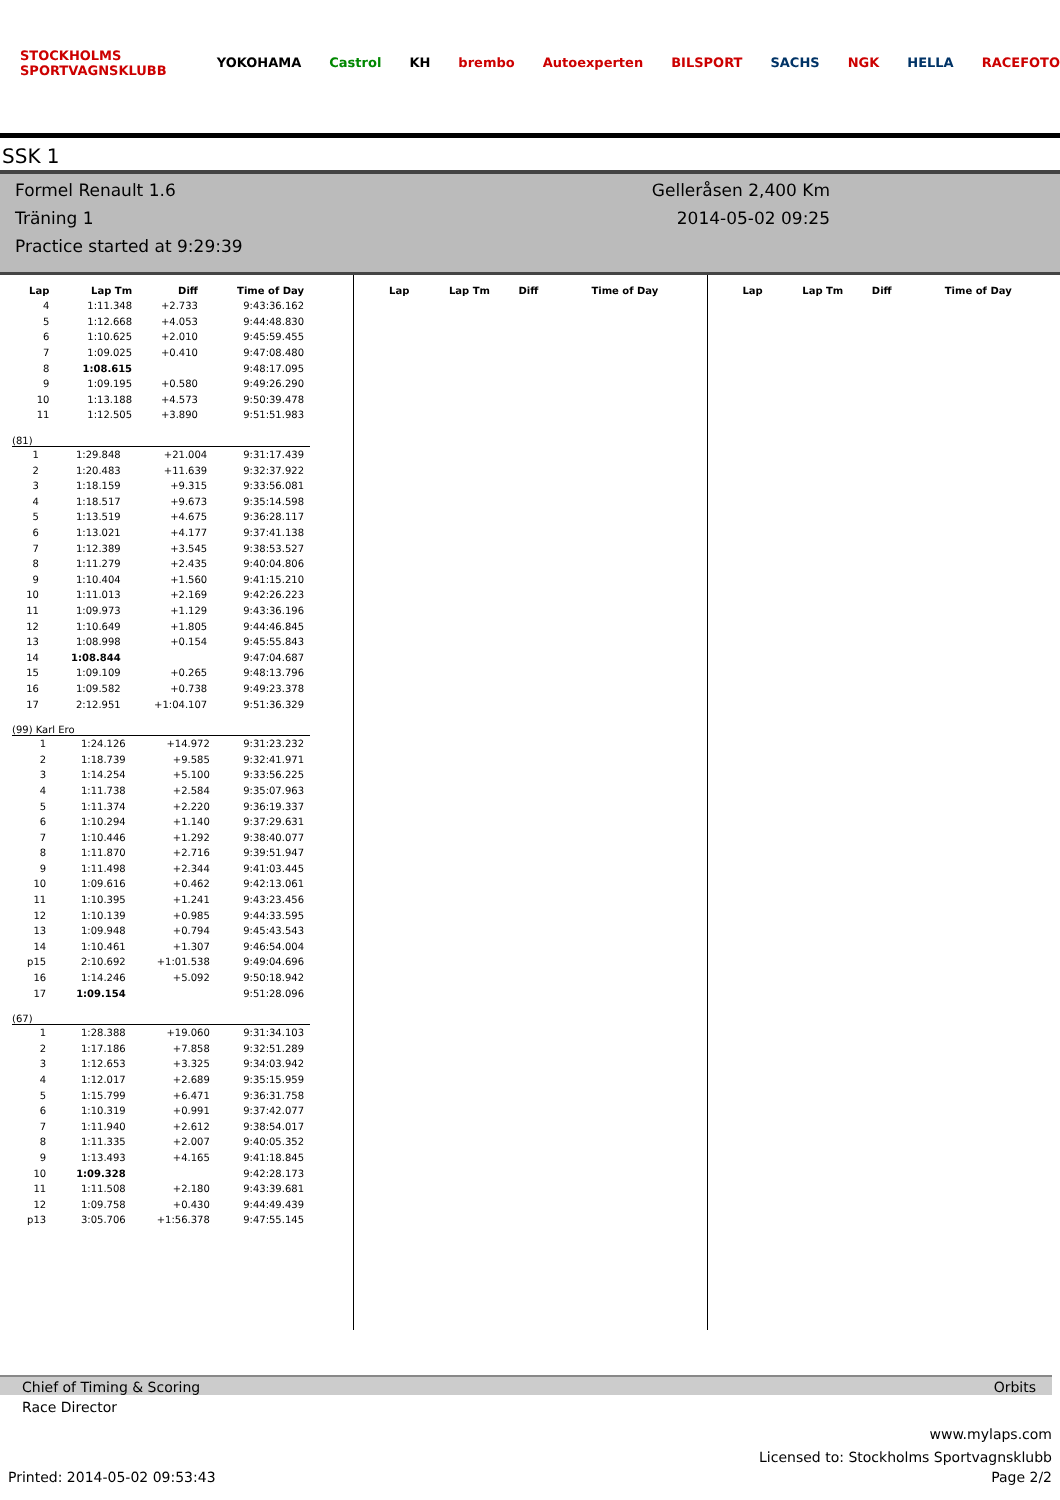STOCKHOLMS SPORTVAGNSKLUBB YOKOHAMA Castrol KH brembo Autoexperten BILSPORT SACHS NGK HELLA RACEFOTO
SSK 1
Formel Renault 1.6
Träning 1
Practice started at 9:29:39
Gelleråsen 2,400 Km
2014-05-02 09:25
| Lap | Lap Tm | Diff | Time of Day |
| --- | --- | --- | --- |
| 4 | 1:11.348 | +2.733 | 9:43:36.162 |
| 5 | 1:12.668 | +4.053 | 9:44:48.830 |
| 6 | 1:10.625 | +2.010 | 9:45:59.455 |
| 7 | 1:09.025 | +0.410 | 9:47:08.480 |
| 8 | 1:08.615 | | 9:48:17.095 |
| 9 | 1:09.195 | +0.580 | 9:49:26.290 |
| 10 | 1:13.188 | +4.573 | 9:50:39.478 |
| 11 | 1:12.505 | +3.890 | 9:51:51.983 |
(81)
| 1 | 1:29.848 | +21.004 | 9:31:17.439 |
| 2 | 1:20.483 | +11.639 | 9:32:37.922 |
| 3 | 1:18.159 | +9.315 | 9:33:56.081 |
| 4 | 1:18.517 | +9.673 | 9:35:14.598 |
| 5 | 1:13.519 | +4.675 | 9:36:28.117 |
| 6 | 1:13.021 | +4.177 | 9:37:41.138 |
| 7 | 1:12.389 | +3.545 | 9:38:53.527 |
| 8 | 1:11.279 | +2.435 | 9:40:04.806 |
| 9 | 1:10.404 | +1.560 | 9:41:15.210 |
| 10 | 1:11.013 | +2.169 | 9:42:26.223 |
| 11 | 1:09.973 | +1.129 | 9:43:36.196 |
| 12 | 1:10.649 | +1.805 | 9:44:46.845 |
| 13 | 1:08.998 | +0.154 | 9:45:55.843 |
| 14 | 1:08.844 | | 9:47:04.687 |
| 15 | 1:09.109 | +0.265 | 9:48:13.796 |
| 16 | 1:09.582 | +0.738 | 9:49:23.378 |
| 17 | 2:12.951 | +1:04.107 | 9:51:36.329 |
(99) Karl Ero
| 1 | 1:24.126 | +14.972 | 9:31:23.232 |
| 2 | 1:18.739 | +9.585 | 9:32:41.971 |
| 3 | 1:14.254 | +5.100 | 9:33:56.225 |
| 4 | 1:11.738 | +2.584 | 9:35:07.963 |
| 5 | 1:11.374 | +2.220 | 9:36:19.337 |
| 6 | 1:10.294 | +1.140 | 9:37:29.631 |
| 7 | 1:10.446 | +1.292 | 9:38:40.077 |
| 8 | 1:11.870 | +2.716 | 9:39:51.947 |
| 9 | 1:11.498 | +2.344 | 9:41:03.445 |
| 10 | 1:09.616 | +0.462 | 9:42:13.061 |
| 11 | 1:10.395 | +1.241 | 9:43:23.456 |
| 12 | 1:10.139 | +0.985 | 9:44:33.595 |
| 13 | 1:09.948 | +0.794 | 9:45:43.543 |
| 14 | 1:10.461 | +1.307 | 9:46:54.004 |
| p15 | 2:10.692 | +1:01.538 | 9:49:04.696 |
| 16 | 1:14.246 | +5.092 | 9:50:18.942 |
| 17 | 1:09.154 | | 9:51:28.096 |
(67)
| 1 | 1:28.388 | +19.060 | 9:31:34.103 |
| 2 | 1:17.186 | +7.858 | 9:32:51.289 |
| 3 | 1:12.653 | +3.325 | 9:34:03.942 |
| 4 | 1:12.017 | +2.689 | 9:35:15.959 |
| 5 | 1:15.799 | +6.471 | 9:36:31.758 |
| 6 | 1:10.319 | +0.991 | 9:37:42.077 |
| 7 | 1:11.940 | +2.612 | 9:38:54.017 |
| 8 | 1:11.335 | +2.007 | 9:40:05.352 |
| 9 | 1:13.493 | +4.165 | 9:41:18.845 |
| 10 | 1:09.328 | | 9:42:28.173 |
| 11 | 1:11.508 | +2.180 | 9:43:39.681 |
| 12 | 1:09.758 | +0.430 | 9:44:49.439 |
| p13 | 3:05.706 | +1:56.378 | 9:47:55.145 |
| Lap | Lap Tm | Diff | Time of Day |
| --- | --- | --- | --- |
| Lap | Lap Tm | Diff | Time of Day |
| --- | --- | --- | --- |
Chief of Timing & Scoring Orbits
Race Director
www.mylaps.com
Licensed to: Stockholms Sportvagnsklubb
Printed: 2014-05-02 09:53:43 Page 2/2